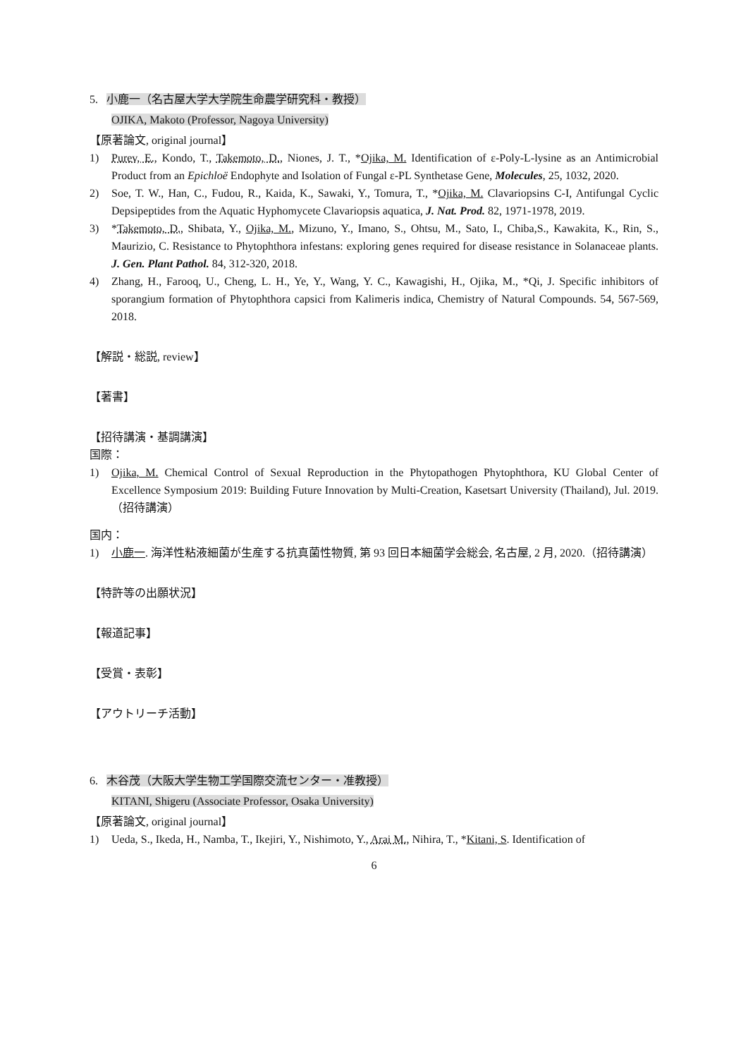5. 小鹿一（名古屋大学大学院生命農学研究科・教授）
OJIKA, Makoto (Professor, Nagoya University)
【原著論文, original journal】
1) Purev, E., Kondo, T., Takemoto, D., Niones, J. T., *Ojika, M. Identification of ε-Poly-L-lysine as an Antimicrobial Product from an Epichloë Endophyte and Isolation of Fungal ε-PL Synthetase Gene, Molecules, 25, 1032, 2020.
2) Soe, T. W., Han, C., Fudou, R., Kaida, K., Sawaki, Y., Tomura, T., *Ojika, M. Clavariopsins C-I, Antifungal Cyclic Depsipeptides from the Aquatic Hyphomycete Clavariopsis aquatica, J. Nat. Prod. 82, 1971-1978, 2019.
3) *Takemoto, D., Shibata, Y., Ojika, M., Mizuno, Y., Imano, S., Ohtsu, M., Sato, I., Chiba,S., Kawakita, K., Rin, S., Maurizio, C. Resistance to Phytophthora infestans: exploring genes required for disease resistance in Solanaceae plants. J. Gen. Plant Pathol. 84, 312-320, 2018.
4) Zhang, H., Farooq, U., Cheng, L. H., Ye, Y., Wang, Y. C., Kawagishi, H., Ojika, M., *Qi, J. Specific inhibitors of sporangium formation of Phytophthora capsici from Kalimeris indica, Chemistry of Natural Compounds. 54, 567-569, 2018.
【解説・総説, review】
【著書】
【招待講演・基調講演】
国際：
1) Ojika, M. Chemical Control of Sexual Reproduction in the Phytopathogen Phytophthora, KU Global Center of Excellence Symposium 2019: Building Future Innovation by Multi-Creation, Kasetsart University (Thailand), Jul. 2019.（招待講演）
国内：
1) 小鹿一. 海洋性粘液細菌が生産する抗真菌性物質, 第 93 回日本細菌学会総会, 名古屋, 2 月, 2020.（招待講演）
【特許等の出願状況】
【報道記事】
【受賞・表彰】
【アウトリーチ活動】
6. 木谷茂（大阪大学生物工学国際交流センター・准教授）
KITANI, Shigeru (Associate Professor, Osaka University)
【原著論文, original journal】
1) Ueda, S., Ikeda, H., Namba, T., Ikejiri, Y., Nishimoto, Y., Arai M., Nihira, T., *Kitani, S. Identification of
6